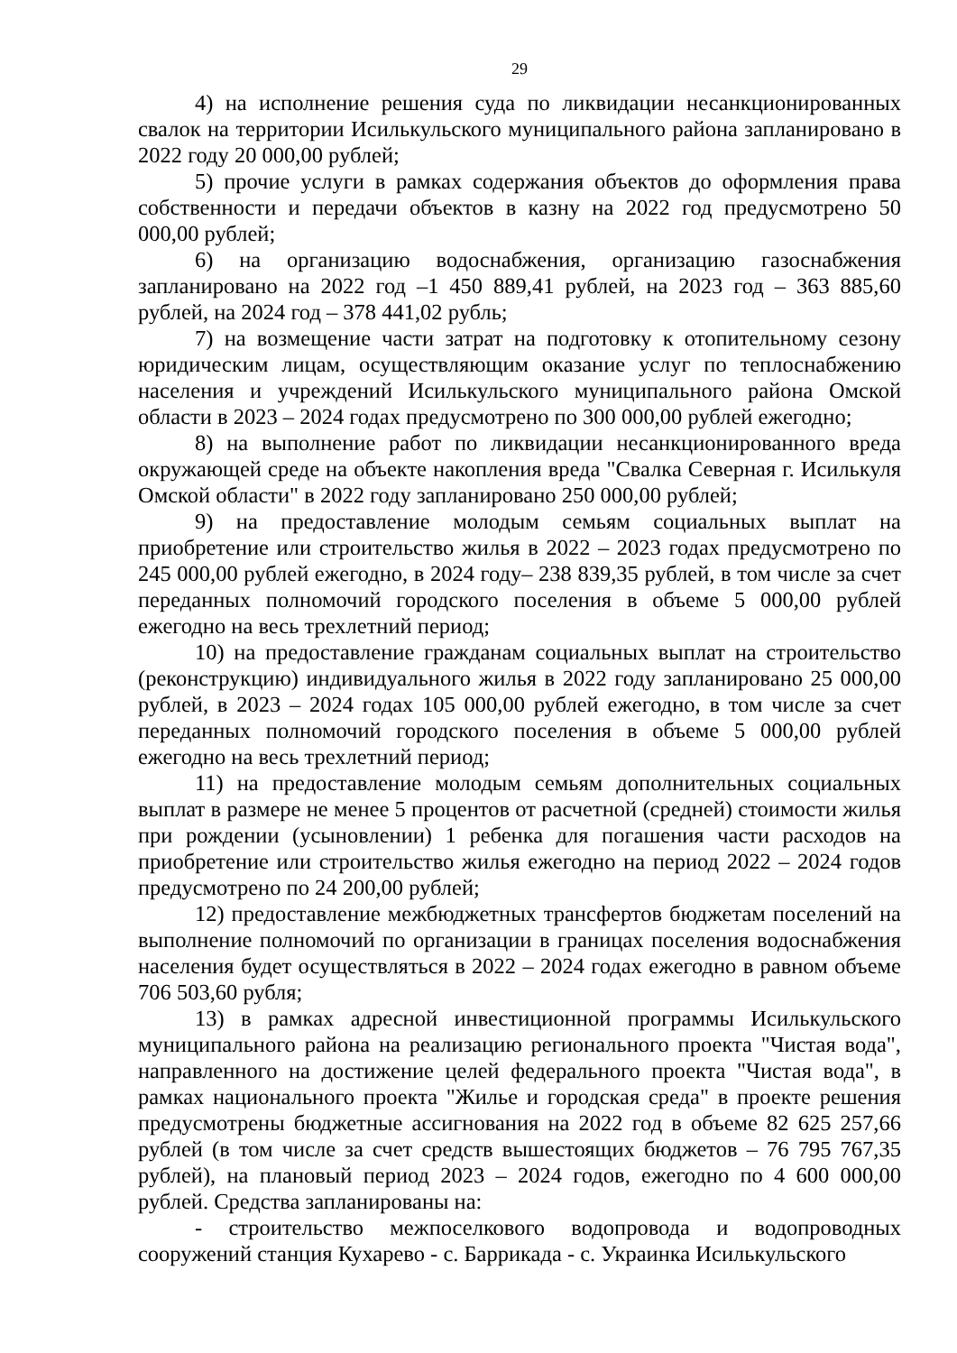29
4) на исполнение решения суда по ликвидации несанкционированных свалок на территории Исилькульского муниципального района запланировано в 2022 году 20 000,00 рублей;
5) прочие услуги в рамках содержания объектов до оформления права собственности и передачи объектов в казну на 2022 год предусмотрено 50 000,00 рублей;
6) на организацию водоснабжения, организацию газоснабжения запланировано на 2022 год –1 450 889,41 рублей, на 2023 год – 363 885,60 рублей, на 2024 год – 378 441,02 рубль;
7) на возмещение части затрат на подготовку к отопительному сезону юридическим лицам, осуществляющим оказание услуг по теплоснабжению населения и учреждений Исилькульского муниципального района Омской области в 2023 – 2024 годах предусмотрено по 300 000,00 рублей ежегодно;
8) на выполнение работ по ликвидации несанкционированного вреда окружающей среде на объекте накопления вреда "Свалка Северная г. Исилькуля Омской области" в 2022 году запланировано 250 000,00 рублей;
9) на предоставление молодым семьям социальных выплат на приобретение или строительство жилья в 2022 – 2023 годах предусмотрено по 245 000,00 рублей ежегодно, в 2024 году– 238 839,35 рублей, в том числе за счет переданных полномочий городского поселения в объеме 5 000,00 рублей ежегодно на весь трехлетний период;
10) на предоставление гражданам социальных выплат на строительство (реконструкцию) индивидуального жилья в 2022 году запланировано 25 000,00 рублей, в 2023 – 2024 годах 105 000,00 рублей ежегодно, в том числе за счет переданных полномочий городского поселения в объеме 5 000,00 рублей ежегодно на весь трехлетний период;
11) на предоставление молодым семьям дополнительных социальных выплат в размере не менее 5 процентов от расчетной (средней) стоимости жилья при рождении (усыновлении) 1 ребенка для погашения части расходов на приобретение или строительство жилья ежегодно на период 2022 – 2024 годов предусмотрено по 24 200,00 рублей;
12) предоставление межбюджетных трансфертов бюджетам поселений на выполнение полномочий по организации в границах поселения водоснабжения населения будет осуществляться в 2022 – 2024 годах ежегодно в равном объеме 706 503,60 рубля;
13) в рамках адресной инвестиционной программы Исилькульского муниципального района на реализацию регионального проекта "Чистая вода", направленного на достижение целей федерального проекта "Чистая вода", в рамках национального проекта "Жилье и городская среда" в проекте решения предусмотрены бюджетные ассигнования на 2022 год в объеме 82 625 257,66 рублей (в том числе за счет средств вышестоящих бюджетов – 76 795 767,35 рублей), на плановый период 2023 – 2024 годов, ежегодно по 4 600 000,00 рублей. Средства запланированы на:
- строительство межпоселкового водопровода и водопроводных сооружений станция Кухарево - с. Баррикада - с. Украинка Исилькульского